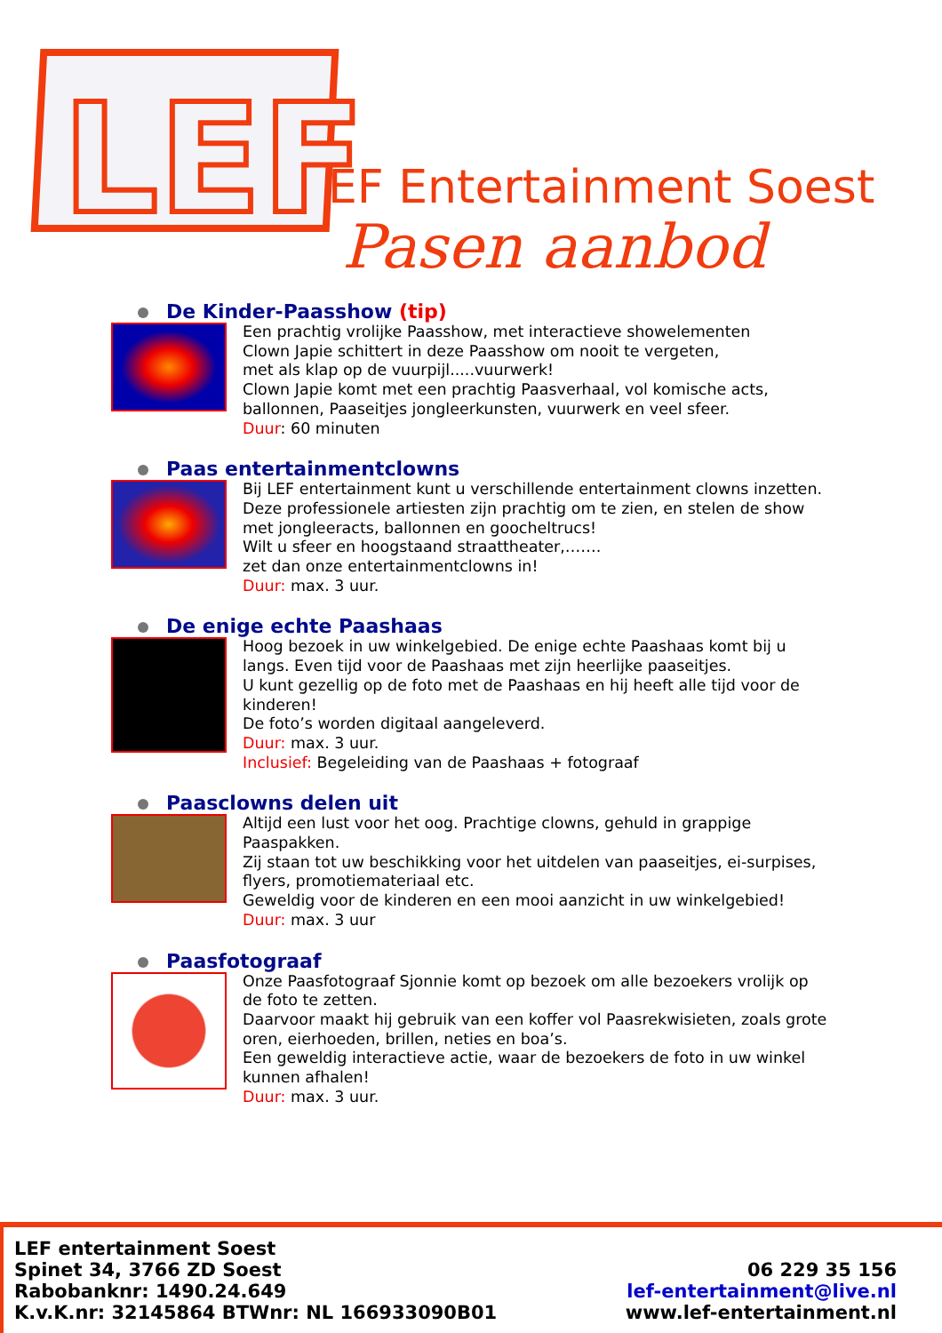LEF
LEF Entertainment Soest
Pasen aanbod
De Kinder-Paasshow (tip)
Een prachtig vrolijke Paasshow, met interactieve showelementen
Clown Japie schittert in deze Paasshow om nooit te vergeten,
met als klap op de vuurpijl.....vuurwerk!
Clown Japie komt met een prachtig Paasverhaal, vol komische acts,
ballonnen, Paaseitjes jongleerkunsten, vuurwerk en veel sfeer.
Duur: 60 minuten
Paas entertainmentclowns
Bij LEF entertainment kunt u verschillende entertainment clowns inzetten. Deze professionele artiesten zijn prachtig om te zien, en stelen de show met jongleeracts, ballonnen en goocheltrucs!
Wilt u sfeer en hoogstaand straattheater,…….
zet dan onze entertainmentclowns in!
Duur: max. 3 uur.
De enige echte Paashaas
Hoog bezoek in uw winkelgebied. De enige echte Paashaas komt bij u langs. Even tijd voor de Paashaas met zijn heerlijke paaseitjes.
U kunt gezellig op de foto met de Paashaas en hij heeft alle tijd voor de kinderen!
De foto’s worden digitaal aangeleverd.
Duur: max. 3 uur.
Inclusief: Begeleiding van de Paashaas + fotograaf
Paasclowns delen uit
Altijd een lust voor het oog. Prachtige clowns, gehuld in grappige Paaspakken.
Zij staan tot uw beschikking voor het uitdelen van paaseitjes, ei-surpises, flyers, promotiemateriaal etc.
Geweldig voor de kinderen en een mooi aanzicht in uw winkelgebied!
Duur: max. 3 uur
Paasfotograaf
Onze Paasfotograaf Sjonnie komt op bezoek om alle bezoekers vrolijk op de foto te zetten.
Daarvoor maakt hij gebruik van een koffer vol Paasrekwisieten, zoals grote oren, eierhoeden, brillen, neties en boa’s.
Een geweldig interactieve actie, waar de bezoekers de foto in uw winkel kunnen afhalen!
Duur: max. 3 uur.
LEF entertainment Soest
Spinet 34, 3766 ZD Soest
Rabobanknr: 1490.24.649
K.v.K.nr: 32145864 BTWnr: NL 166933090B01
06 229 35 156
lef-entertainment@live.nl
www.lef-entertainment.nl